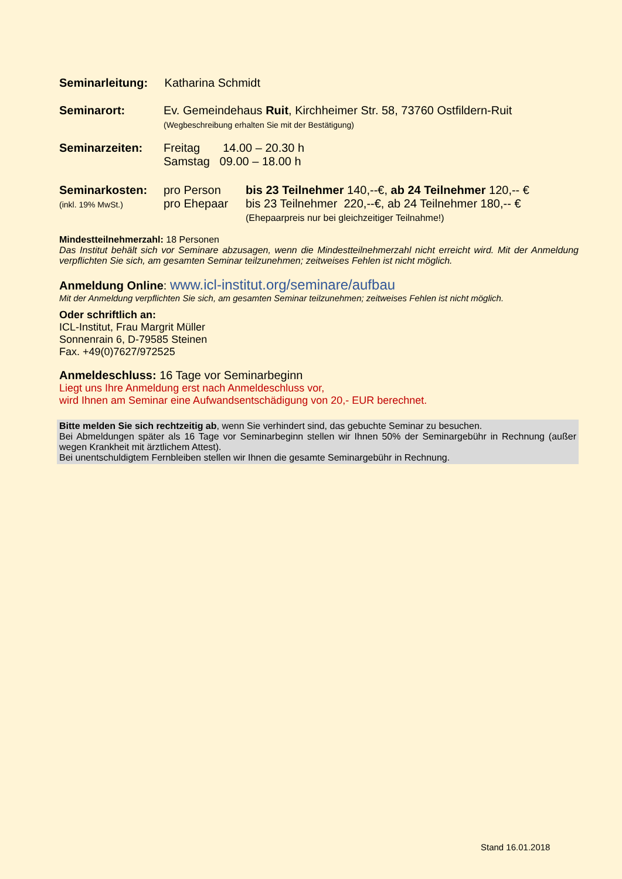Seminarleitung:
Katharina Schmidt
Seminarort: Ev. Gemeindehaus Ruit, Kirchheimer Str. 58, 73760 Ostfildern-Ruit
(Wegbeschreibung erhalten Sie mit der Bestätigung)
Seminarzeiten: Freitag 14.00 – 20.30 h
Samstag 09.00 – 18.00 h
Seminarkosten:
(inkl. 19% MwSt.)
pro Person
pro Ehepaar
bis 23 Teilnehmer 140,--€, ab 24 Teilnehmer 120,-- €
bis 23 Teilnehmer 220,--€, ab 24 Teilnehmer 180,-- €
(Ehepaarpreis nur bei gleichzeitiger Teilnahme!)
Mindestteilnehmerzahl: 18 Personen
Das Institut behält sich vor Seminare abzusagen, wenn die Mindestteilnehmerzahl nicht erreicht wird. Mit der Anmeldung verpflichten Sie sich, am gesamten Seminar teilzunehmen; zeitweises Fehlen ist nicht möglich.
Anmeldung Online: www.icl-institut.org/seminare/aufbau
Mit der Anmeldung verpflichten Sie sich, am gesamten Seminar teilzunehmen; zeitweises Fehlen ist nicht möglich.
Oder schriftlich an:
ICL-Institut, Frau Margrit Müller
Sonnenrain 6, D-79585 Steinen
Fax. +49(0)7627/972525
Anmeldeschluss: 16 Tage vor Seminarbeginn
Liegt uns Ihre Anmeldung erst nach Anmeldeschluss vor,
wird Ihnen am Seminar eine Aufwandsentschädigung von 20,- EUR berechnet.
Bitte melden Sie sich rechtzeitig ab, wenn Sie verhindert sind, das gebuchte Seminar zu besuchen.
Bei Abmeldungen später als 16 Tage vor Seminarbeginn stellen wir Ihnen 50% der Seminargebühr in Rechnung (außer wegen Krankheit mit ärztlichem Attest).
Bei unentschuldigtem Fernbleiben stellen wir Ihnen die gesamte Seminargebühr in Rechnung.
Stand 16.01.2018